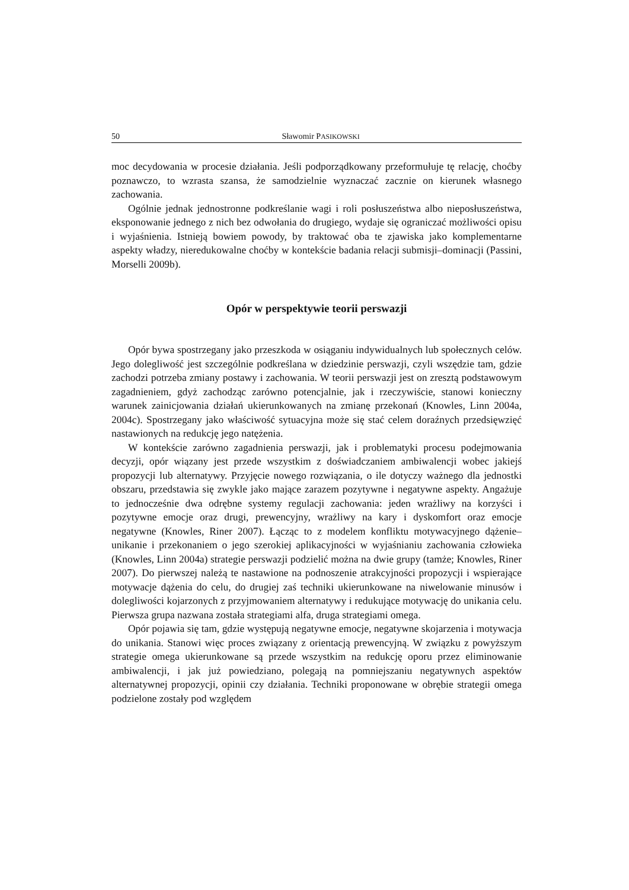50 Sławomir PASIKOWSKI
moc decydowania w procesie działania. Jeśli podporządkowany przeformułuje tę relację, choćby poznawczo, to wzrasta szansa, że samodzielnie wyznaczać zacznie on kierunek własnego zachowania.
Ogólnie jednak jednostronne podkreślanie wagi i roli posłuszeństwa albo nieposłuszeństwa, eksponowanie jednego z nich bez odwołania do drugiego, wydaje się ograniczać możliwości opisu i wyjaśnienia. Istnieją bowiem powody, by traktować oba te zjawiska jako komplementarne aspekty władzy, nieredukowalne choćby w kontekście badania relacji submisji–dominacji (Passini, Morselli 2009b).
Opór w perspektywie teorii perswazji
Opór bywa spostrzegany jako przeszkoda w osiąganiu indywidualnych lub społecznych celów. Jego dolegliwość jest szczególnie podkreślana w dziedzinie perswazji, czyli wszędzie tam, gdzie zachodzi potrzeba zmiany postawy i zachowania. W teorii perswazji jest on zresztą podstawowym zagadnieniem, gdyż zachodząc zarówno potencjalnie, jak i rzeczywiście, stanowi konieczny warunek zainicjowania działań ukierunkowanych na zmianę przekonań (Knowles, Linn 2004a, 2004c). Spostrzegany jako właściwość sytuacyjna może się stać celem doraźnych przedsięwzięć nastawionych na redukcję jego natężenia.
W kontekście zarówno zagadnienia perswazji, jak i problematyki procesu podejmowania decyzji, opór wiązany jest przede wszystkim z doświadczaniem ambiwalencji wobec jakiejś propozycji lub alternatywy. Przyjęcie nowego rozwiązania, o ile dotyczy ważnego dla jednostki obszaru, przedstawia się zwykle jako mające zarazem pozytywne i negatywne aspekty. Angażuje to jednocześnie dwa odrębne systemy regulacji zachowania: jeden wrażliwy na korzyści i pozytywne emocje oraz drugi, prewencyjny, wrażliwy na kary i dyskomfort oraz emocje negatywne (Knowles, Riner 2007). Łącząc to z modelem konfliktu motywacyjnego dążenie–unikanie i przekonaniem o jego szerokiej aplikacyjności w wyjaśnianiu zachowania człowieka (Knowles, Linn 2004a) strategie perswazji podzielić można na dwie grupy (tamże; Knowles, Riner 2007). Do pierwszej należą te nastawione na podnoszenie atrakcyjności propozycji i wspierające motywacje dążenia do celu, do drugiej zaś techniki ukierunkowane na niwelowanie minusów i dolegliwości kojarzonych z przyjmowaniem alternatywy i redukujące motywację do unikania celu. Pierwsza grupa nazwana została strategiami alfa, druga strategiami omega.
Opór pojawia się tam, gdzie występują negatywne emocje, negatywne skojarzenia i motywacja do unikania. Stanowi więc proces związany z orientacją prewencyjną. W związku z powyższym strategie omega ukierunkowane są przede wszystkim na redukcję oporu przez eliminowanie ambiwalencji, i jak już powiedziano, polegają na pomniejszaniu negatywnych aspektów alternatywnej propozycji, opinii czy działania. Techniki proponowane w obrębie strategii omega podzielone zostały pod względem